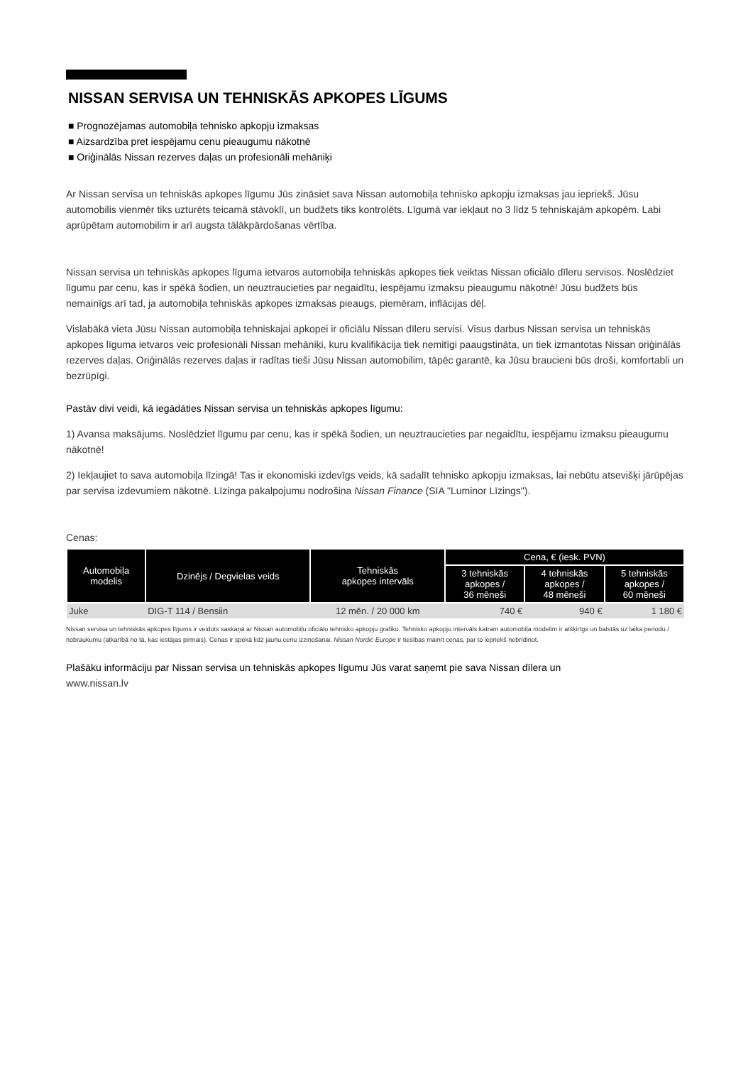NISSAN SERVISA UN TEHNISKĀS APKOPES LĪGUMS
■ Prognozējamas automobiļa tehnisko apkopju izmaksas
■ Aizsardzība pret iespējamu cenu pieaugumu nākotnē
■ Oriģinālās Nissan rezerves daļas un profesionāli mehāniķi
Ar Nissan servisa un tehniskās apkopes līgumu Jūs zināsiet sava Nissan automobiļa tehnisko apkopju izmaksas jau iepriekš. Jūsu automobilis vienmēr tiks uzturēts teicamā stāvoklī, un budžets tiks kontrolēts. Līgumā var iekļaut no 3 līdz 5 tehniskajām apkopēm. Labi aprūpētam automobilim ir arī augsta tālākpārdošanas vērtība.
Nissan servisa un tehniskās apkopes līguma ietvaros automobiļa tehniskās apkopes tiek veiktas Nissan oficiālo dīleru servisos. Noslēdziet līgumu par cenu, kas ir spēkā šodien, un neuztraucieties par negaidītu, iespējamu izmaksu pieaugumu nākotnē! Jūsu budžets būs nemainīgs arī tad, ja automobiļa tehniskās apkopes izmaksas pieaugs, piemēram, inflācijas dēļ.
Vislabākā vieta Jūsu Nissan automobiļa tehniskajai apkopei ir oficiālu Nissan dīleru servisi. Visus darbus Nissan servisa un tehniskās apkopes līguma ietvaros veic profesionāli Nissan mehāniķi, kuru kvalifikācija tiek nemitīgi paaugstināta, un tiek izmantotas Nissan oriģinālās rezerves daļas. Oriģinālās rezerves daļas ir radītas tieši Jūsu Nissan automobilim, tāpēc garantē, ka Jūsu braucieni būs droši, komfortabli un bezrūpīgi.
Pastāv divi veidi, kā iegādāties Nissan servisa un tehniskās apkopes līgumu:
1) Avansa maksājums. Noslēdziet līgumu par cenu, kas ir spēkā šodien, un neuztraucieties par negaidītu, iespējamu izmaksu pieaugumu nākotnē!
2) Iekļaujiet to sava automobiļa līzingā! Tas ir ekonomiski izdevīgs veids, kā sadalīt tehnisko apkopju izmaksas, lai nebūtu atsevišķi jārūpējas par servisa izdevumiem nākotnē. Līzinga pakalpojumu nodrošina Nissan Finance (SIA "Luminor Līzings").
Cenas:
| Automobiļa modelis | Dzinējs / Degvielas veids | Tehniskās apkopes intervāls | Cena, € (iesk. PVN) | | |
| --- | --- | --- | --- | --- | --- |
| | | | 3 tehniskās apkopes / 36 mēneši | 4 tehniskās apkopes / 48 mēneši | 5 tehniskās apkopes / 60 mēneši |
| Juke | DIG-T 114 / Bensiin | 12 mēn. / 20 000 km | 740 € | 940 € | 1 180 € |
Nissan servisa un tehniskās apkopes līgums ir veidots saskaņā ar Nissan automobiļu oficiālo tehnisko apkopju grafiku. Tehnisko apkopju intervāls katram automobiļa modelim ir atšķirīgs un balstās uz laika periodu / nobraukumu (atkarībā no tā, kas iestājas pirmais). Cenas ir spēkā līdz jaunu cenu izziņošanai. Nissan Nordic Europe ir tiesības mainīt cenas, par to iepriekš nebrīdinot.
Plašāku informāciju par Nissan servisa un tehniskās apkopes līgumu Jūs varat saņemt pie sava Nissan dīlera un
www.nissan.lv